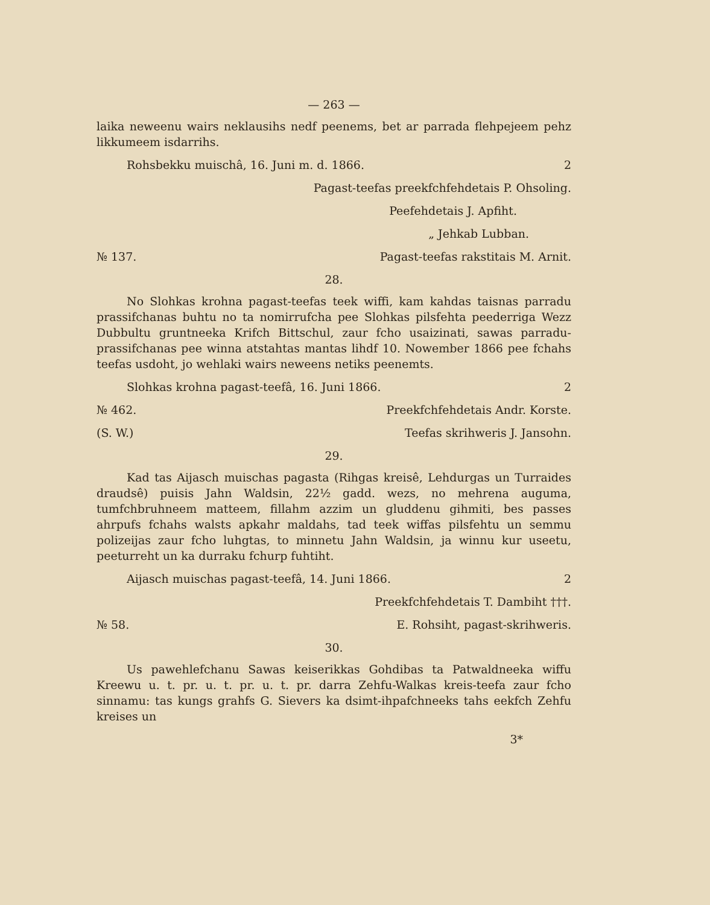— 263 —
laika neweenu wairs neklausihs nedf peenems, bet ar parrada flehpejeem pehz likkumeem isdarrihs.
Rohsbekku muischâ, 16. Juni m. d. 1866. 2
Pagast-teefas preekfchfehdetais P. Ohsoling.
Peefehdetais J. Apfiht.
„ Jehkab Lubban.
№ 137. Pagast-teefas rakstitais M. Arnit.
28.
No Slohkas krohna pagast-teefas teek wiffi, kam kahdas taisnas parradu prassifchanas buhtu no ta nomirrufcha pee Slohkas pilsfehta peederriga Wezz Dubbultu gruntneeka Krifch Bittschul, zaur fcho usaizinati, sawas parradu-prassifchanas pee winna atstahtas mantas lihdf 10. Nowember 1866 pee fchahs teefas usdoht, jo wehlaki wairs neweens netiks peenemts.
Slohkas krohna pagast-teefâ, 16. Juni 1866. 2
№ 462. Preekfchfehdetais Andr. Korste.
(S. W.) Teefas skrihweris J. Jansohn.
29.
Kad tas Aijasch muischas pagasta (Rihgas kreisê, Lehdurgas un Turraides draudsê) puisis Jahn Waldsin, 22½ gadd. wezs, no mehrena auguma, tumfchbruhneem matteem, fillahm azzim un gluddenu gihmiti, bes passes ahrpufs fchahs walsts apkahr maldahs, tad teek wiffas pilsfehtu un semmu polizeijas zaur fcho luhgtas, to minnetu Jahn Waldsin, ja winnu kur useetu, peeturreht un ka durraku fchurp fuhtiht.
Aijasch muischas pagast-teefâ, 14. Juni 1866. 2
Preekfchfehdetais T. Dambiht †††.
№ 58. E. Rohsiht, pagast-skrihweris.
30.
Us pawehlefchanu Sawas keiserikkas Gohdibas ta Patwaldneeka wiffu Kreewu u. t. pr. u. t. pr. u. t. pr. darra Zehfu-Walkas kreis-teefa zaur fcho sinnamu: tas kungs grahfs G. Sievers ka dsimt-ihpafchneeks tahs eekfch Zehfu kreises un
3*